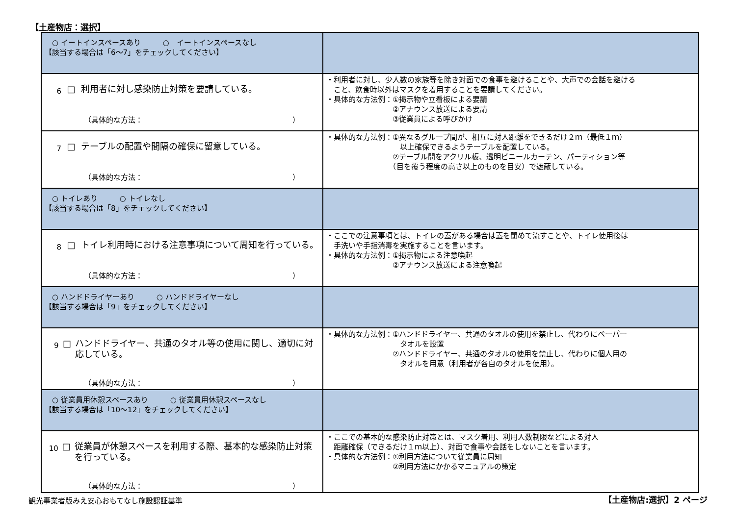【土産物店：選択】
| ○ イートインスペースあり ○ イートインスペースなし 【該当する場合は「6～7」をチェックしてください】 | |
| 6 □ 利用者に対し感染防止対策を要請している。 （具体的な方法： ） | ・利用者に対し、少人数の家族等を除き対面での食事を避けることや、大声での会話を避ける こと、飲食時以外はマスクを着用することを要請してください。 ・具体的な方法例：①掲示物や立看板による要請 ②アナウンス放送による要請 ③従業員による呼びかけ |
| 7 □ テーブルの配置や間隔の確保に留意している。 （具体的な方法： ） | ・具体的な方法例：①異なるグループ間が、相互に対人距離をできるだけ２ｍ（最低１ｍ） 以上確保できるようテーブルを配置している。 ②テーブル間をアクリル板、透明ビニールカーテン、パーティション等 （目を覆う程度の高さ以上のものを目安）で遮蔽している。 |
| ○ トイレあり ○ トイレなし 【該当する場合は「8」をチェックしてください】 | |
| 8 □ トイレ利用時における注意事項について周知を行っている。 （具体的な方法： ） | ・ここでの注意事項とは、トイレの蓋がある場合は蓋を閉めて流すことや、トイレ使用後は 手洗いや手指消毒を実施することを言います。 ・具体的な方法例：①掲示物による注意喚起 ②アナウンス放送による注意喚起 |
| ○ ハンドドライヤーあり ○ ハンドドライヤーなし 【該当する場合は「9」をチェックしてください】 | |
| 9 □ ハンドドライヤー、共通のタオル等の使用に関し、適切に対応している。 （具体的な方法： ） | ・具体的な方法例：①ハンドドライヤー、共通のタオルの使用を禁止し、代わりにペーパー タオルを設置 ②ハンドドライヤー、共通のタオルの使用を禁止し、代わりに個人用の タオルを用意（利用者が各自のタオルを使用）。 |
| ○ 従業員用休憩スペースあり ○ 従業員用休憩スペースなし 【該当する場合は「10～12」をチェックしてください】 | |
| 10 □ 従業員が休憩スペースを利用する際、基本的な感染防止対策を行っている。 （具体的な方法： ） | ・ここでの基本的な感染防止対策とは、マスク着用、利用人数制限などによる対人 距離確保（できるだけ１ｍ以上）、対面で食事や会話をしないことを言います。 ・具体的な方法例：①利用方法について従業員に周知 ②利用方法にかかるマニュアルの策定 |
観光事業者版みえ安心おもてなし施設認証基準
【土産物店:選択】2 ページ